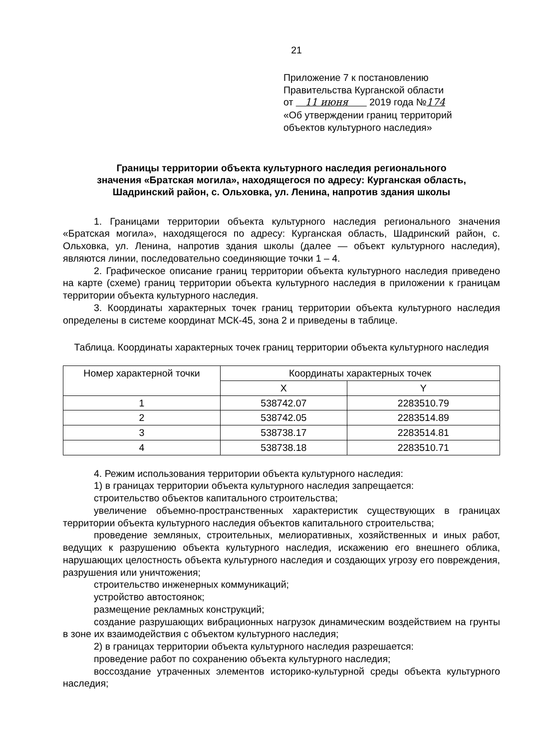21
Приложение 7 к постановлению
Правительства Курганской области
от 11 июня 2019 года №174
«Об утверждении границ территорий
объектов культурного наследия»
Границы территории объекта культурного наследия регионального
значения «Братская могила», находящегося по адресу: Курганская область,
Шадринский район, с. Ольховка, ул. Ленина, напротив здания школы
1. Границами территории объекта культурного наследия регионального значения «Братская могила», находящегося по адресу: Курганская область, Шадринский район, с. Ольховка, ул. Ленина, напротив здания школы (далее — объект культурного наследия), являются линии, последовательно соединяющие точки 1 – 4.
2. Графическое описание границ территории объекта культурного наследия приведено на карте (схеме) границ территории объекта культурного наследия в приложении к границам территории объекта культурного наследия.
3. Координаты характерных точек границ территории объекта культурного наследия определены в системе координат МСК-45, зона 2 и приведены в таблице.
Таблица. Координаты характерных точек границ территории объекта культурного наследия
| Номер характерной точки | Координаты характерных точек | |
| --- | --- | --- |
| | X | Y |
| 1 | 538742.07 | 2283510.79 |
| 2 | 538742.05 | 2283514.89 |
| 3 | 538738.17 | 2283514.81 |
| 4 | 538738.18 | 2283510.71 |
4. Режим использования территории объекта культурного наследия:
1) в границах территории объекта культурного наследия запрещается:
строительство объектов капитального строительства;
увеличение объемно-пространственных характеристик существующих в границах территории объекта культурного наследия объектов капитального строительства;
проведение земляных, строительных, мелиоративных, хозяйственных и иных работ, ведущих к разрушению объекта культурного наследия, искажению его внешнего облика, нарушающих целостность объекта культурного наследия и создающих угрозу его повреждения, разрушения или уничтожения;
строительство инженерных коммуникаций;
устройство автостоянок;
размещение рекламных конструкций;
создание разрушающих вибрационных нагрузок динамическим воздействием на грунты в зоне их взаимодействия с объектом культурного наследия;
2) в границах территории объекта культурного наследия разрешается:
проведение работ по сохранению объекта культурного наследия;
воссоздание утраченных элементов историко-культурной среды объекта культурного наследия;